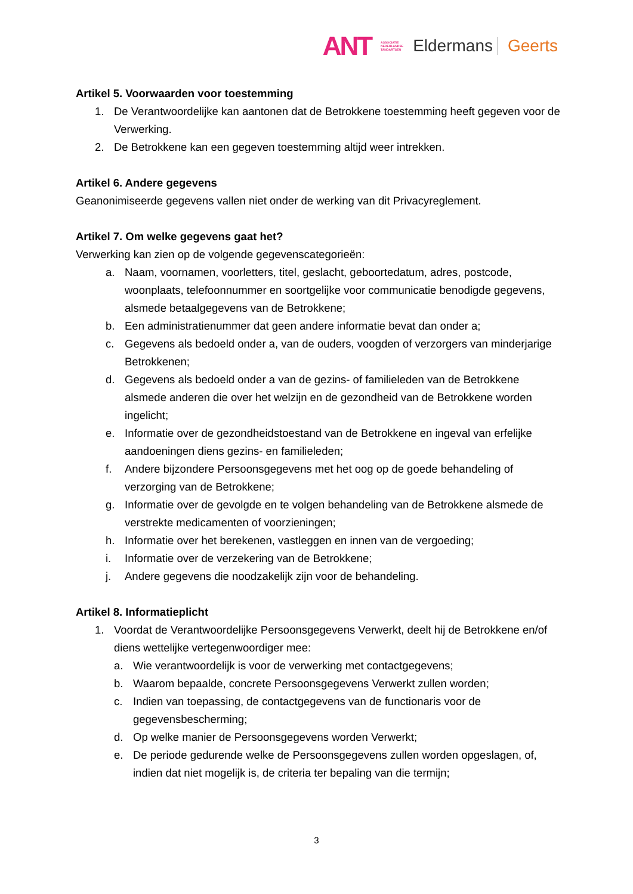ANT ASSOCIATIE
NEDERLANDSE
TANDARTSEN Eldermans Geerts
Artikel 5. Voorwaarden voor toestemming
1. De Verantwoordelijke kan aantonen dat de Betrokkene toestemming heeft gegeven voor de Verwerking.
2. De Betrokkene kan een gegeven toestemming altijd weer intrekken.
Artikel 6. Andere gegevens
Geanonimiseerde gegevens vallen niet onder de werking van dit Privacyreglement.
Artikel 7. Om welke gegevens gaat het?
Verwerking kan zien op de volgende gegevenscategorieën:
a. Naam, voornamen, voorletters, titel, geslacht, geboortedatum, adres, postcode, woonplaats, telefoonnummer en soortgelijke voor communicatie benodigde gegevens, alsmede betaalgegevens van de Betrokkene;
b. Een administratienummer dat geen andere informatie bevat dan onder a;
c. Gegevens als bedoeld onder a, van de ouders, voogden of verzorgers van minderjarige Betrokkenen;
d. Gegevens als bedoeld onder a van de gezins- of familieleden van de Betrokkene alsmede anderen die over het welzijn en de gezondheid van de Betrokkene worden ingelicht;
e. Informatie over de gezondheidstoestand van de Betrokkene en ingeval van erfelijke aandoeningen diens gezins- en familieleden;
f. Andere bijzondere Persoonsgegevens met het oog op de goede behandeling of verzorging van de Betrokkene;
g. Informatie over de gevolgde en te volgen behandeling van de Betrokkene alsmede de verstrekte medicamenten of voorzieningen;
h. Informatie over het berekenen, vastleggen en innen van de vergoeding;
i. Informatie over de verzekering van de Betrokkene;
j. Andere gegevens die noodzakelijk zijn voor de behandeling.
Artikel 8. Informatieplicht
1. Voordat de Verantwoordelijke Persoonsgegevens Verwerkt, deelt hij de Betrokkene en/of diens wettelijke vertegenwoordiger mee:
a. Wie verantwoordelijk is voor de verwerking met contactgegevens;
b. Waarom bepaalde, concrete Persoonsgegevens Verwerkt zullen worden;
c. Indien van toepassing, de contactgegevens van de functionaris voor de gegevensbescherming;
d. Op welke manier de Persoonsgegevens worden Verwerkt;
e. De periode gedurende welke de Persoonsgegevens zullen worden opgeslagen, of, indien dat niet mogelijk is, de criteria ter bepaling van die termijn;
3